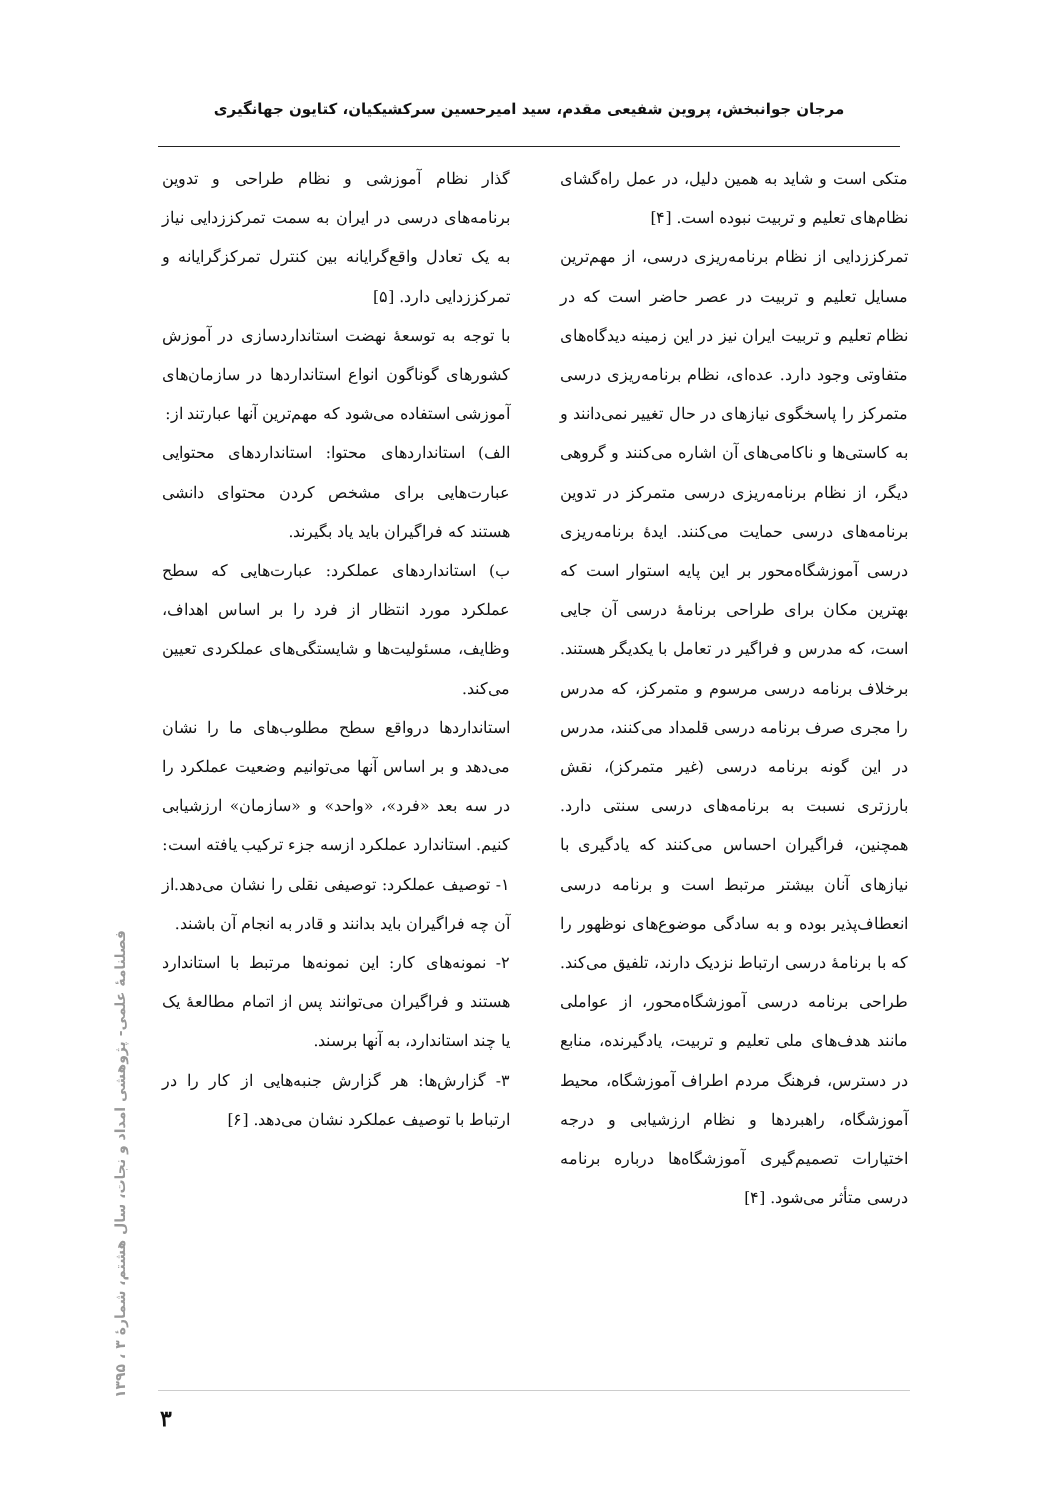مرجان جوانبخش، پروین شفیعی مقدم، سید امیرحسین سرکشیکیان، کتایون جهانگیری
متکی است و شاید به همین دلیل، در عمل راه‌گشای نظام‌های تعلیم و تربیت نبوده است. [۴]
تمرکززدایی از نظام برنامه‌ریزی درسی، از مهم‌ترین مسایل تعلیم و تربیت در عصر حاضر است که در نظام تعلیم و تربیت ایران نیز در این زمینه دیدگاه‌های متفاوتی وجود دارد. عده‌ای، نظام برنامه‌ریزی درسی متمرکز را پاسخگوی نیازهای در حال تغییر نمی‌دانند و به کاستی‌ها و ناکامی‌های آن اشاره می‌کنند و گروهی دیگر، از نظام برنامه‌ریزی درسی متمرکز در تدوین برنامه‌های درسی حمایت می‌کنند. ایدهٔ برنامه‌ریزی درسی آموزشگاه‌محور بر این پایه استوار است که بهترین مکان برای طراحی برنامهٔ درسی آن جایی است، که مدرس و فراگیر در تعامل با یکدیگر هستند. برخلاف برنامه درسی مرسوم و متمرکز، که مدرس را مجری صرف برنامه درسی قلمداد می‌کنند، مدرس در این گونه برنامه درسی (غیر متمرکز)، نقش بارزتری نسبت به برنامه‌های درسی سنتی دارد. همچنین، فراگیران احساس می‌کنند که یادگیری با نیازهای آنان بیشتر مرتبط است و برنامه درسی انعطاف‌پذیر بوده و به سادگی موضوع‌های نوظهور را که با برنامهٔ درسی ارتباط نزدیک دارند، تلفیق می‌کند. طراحی برنامه درسی آموزشگاه‌محور، از عواملی مانند هدف‌های ملی تعلیم و تربیت، یادگیرنده، منابع در دسترس، فرهنگ مردم اطراف آموزشگاه، محیط آموزشگاه، راهبردها و نظام ارزشیابی و درجه اختیارات تصمیم‌گیری آموزشگاه‌ها درباره برنامه درسی متأثر می‌شود. [۴]
گذار نظام آموزشی و نظام طراحی و تدوین برنامه‌های درسی در ایران به سمت تمرکززدایی نیاز به یک تعادل واقع‌گرایانه بین کنترل تمرکزگرایانه و تمرکززدایی دارد. [۵]
با توجه به توسعهٔ نهضت استانداردسازی در آموزش کشورهای گوناگون انواع استانداردها در سازمان‌های آموزشی استفاده می‌شود که مهم‌ترین آنها عبارتند از:
الف) استانداردهای محتوا: استانداردهای محتوایی عبارت‌هایی برای مشخص کردن محتوای دانشی هستند که فراگیران باید یاد بگیرند.
ب) استانداردهای عملکرد: عبارت‌هایی که سطح عملکرد مورد انتظار از فرد را بر اساس اهداف، وظایف، مسئولیت‌ها و شایستگی‌های عملکردی تعیین می‌کند.
استانداردها درواقع سطح مطلوب‌های ما را نشان می‌دهد و بر اساس آنها می‌توانیم وضعیت عملکرد را در سه بعد «فرد»، «واحد» و «سازمان» ارزشیابی کنیم. استاندارد عملکرد ازسه جزء ترکیب یافته است:
۱- توصیف عملکرد: توصیفی نقلی را نشان می‌دهد.از آن چه فراگیران باید بدانند و قادر به انجام آن باشند.
۲- نمونه‌های کار: این نمونه‌ها مرتبط با استاندارد هستند و فراگیران می‌توانند پس از اتمام مطالعهٔ یک یا چند استاندارد، به آنها برسند.
۳- گزارش‌ها: هر گزارش جنبه‌هایی از کار را در ارتباط با توصیف عملکرد نشان می‌دهد. [۶]
فصلنامهٔ علمی- پژوهشی امداد و نجات، سال هشتم، شمارهٔ ۳ ، ۱۳۹۵
۳